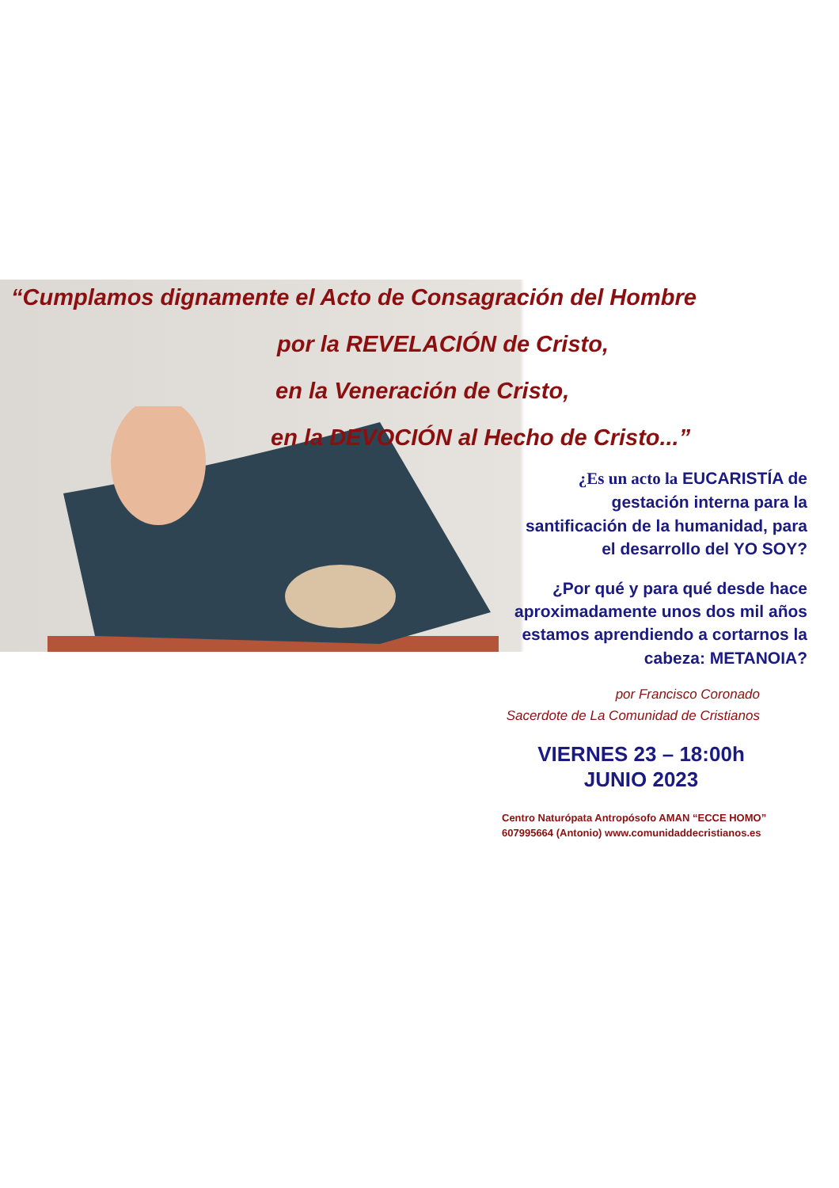“Cumplamos dignamente el Acto de Consagración del Hombre
por la REVELACIÓN de Cristo,
en la Veneración de Cristo,
en la DEVOCIÓN al Hecho de Cristo...”
¿Es un acto la EUCARISTÍA de
gestación interna para la
santificación de la humanidad, para
el desarrollo del YO SOY?
¿Por qué y para qué desde hace
aproximadamente unos dos mil años
estamos aprendiendo a cortarnos la
cabeza: METANOIA?
por Francisco Coronado
Sacerdote de La Comunidad de Cristianos
VIERNES 23 – 18:00h
JUNIO 2023
Centro Naturópata Antropósofo AMAN “ECCE HOMO”
607995664 (Antonio) www.comunidaddecristianos.es